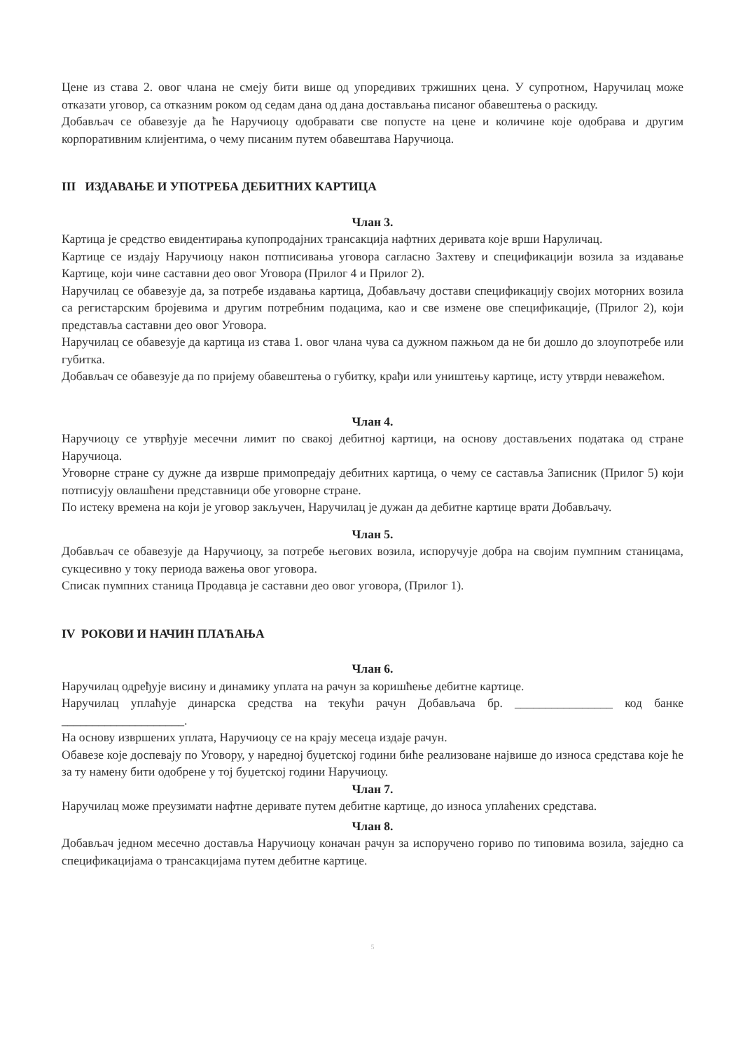Цене из става 2. овог члана не смеју бити више од упоредивих тржишних цена. У супротном, Наручилац може отказати уговор, са отказним роком од седам дана од дана достављања писаног обавештења о раскиду.
Добављач се обавезује да ће Наручиоцу одобравати све попусте на цене и количине које одобрава и другим корпоративним клијентима, о чему писаним путем обавештава Наручиоца.
III ИЗДАВАЊЕ И УПОТРЕБА ДЕБИТНИХ КАРТИЦА
Члан 3.
Картица је средство евидентирања купопродајних трансакција нафтних деривата које врши Наруличац.
Картице се издају Наручиоцу након потписивања уговора сагласно Захтеву и спецификацији возила за издавање Картице, који чине саставни део овог Уговора (Прилог 4 и Прилог 2).
Наручилац се обавезује да, за потребе издавања картица, Добављачу достави спецификацију својих моторних возила са регистарским бројевима и другим потребним подацима, као и све измене ове спецификације, (Прилог 2), који представља саставни део овог Уговора.
Наручилац се обавезује да картица из става 1. овог члана чува са дужном пажњом да не би дошло до злоупотребе или губитка.
Добављач се обавезује да по пријему обавештења о губитку, крађи или уништењу картице, исту утврди неважећом.
Члан 4.
Наручиоцу се утврђује месечни лимит по свакој дебитној картици, на основу достављених података од стране Наручиоца.
Уговорне стране су дужне да изврше примопредају дебитних картица, о чему се саставља Записник (Прилог 5) који потписују овлашћени представници обе уговорне стране.
По истеку времена на који је уговор закључен, Наручилац је дужан да дебитне картице врати Добављачу.
Члан 5.
Добављач се обавезује да Наручиоцу, за потребе његових возила, испоручује добра на својим пумпним станицама, сукцесивно у току периода важења овог уговора.
Списак пумпних станица Продавца је саставни део овог уговора, (Прилог 1).
IV РОКОВИ И НАЧИН ПЛАЋАЊА
Члан 6.
Наручилац одређује висину и динамику уплата на рачун за коришћење дебитне картице.
Наручилац уплаћује динарска средства на текући рачун Добављача бр. ________________ код банке ____________________.
На основу извршених уплата, Наручиоцу се на крају месеца издаје рачун.
Обавезе које доспевају по Уговору, у наредној буџетској години биће реализоване највише до износа средстава које ће за ту намену бити одобрене у тој буџетској години Наручиоцу.
Члан 7.
Наручилац може преузимати нафтне деривате путем дебитне картице, до износа уплаћених средстава.
Члан 8.
Добављач једном месечно доставља Наручиоцу коначан рачун за испоручено гориво по типовима возила, заједно са спецификацијама о трансакцијама путем дебитне картице.
5